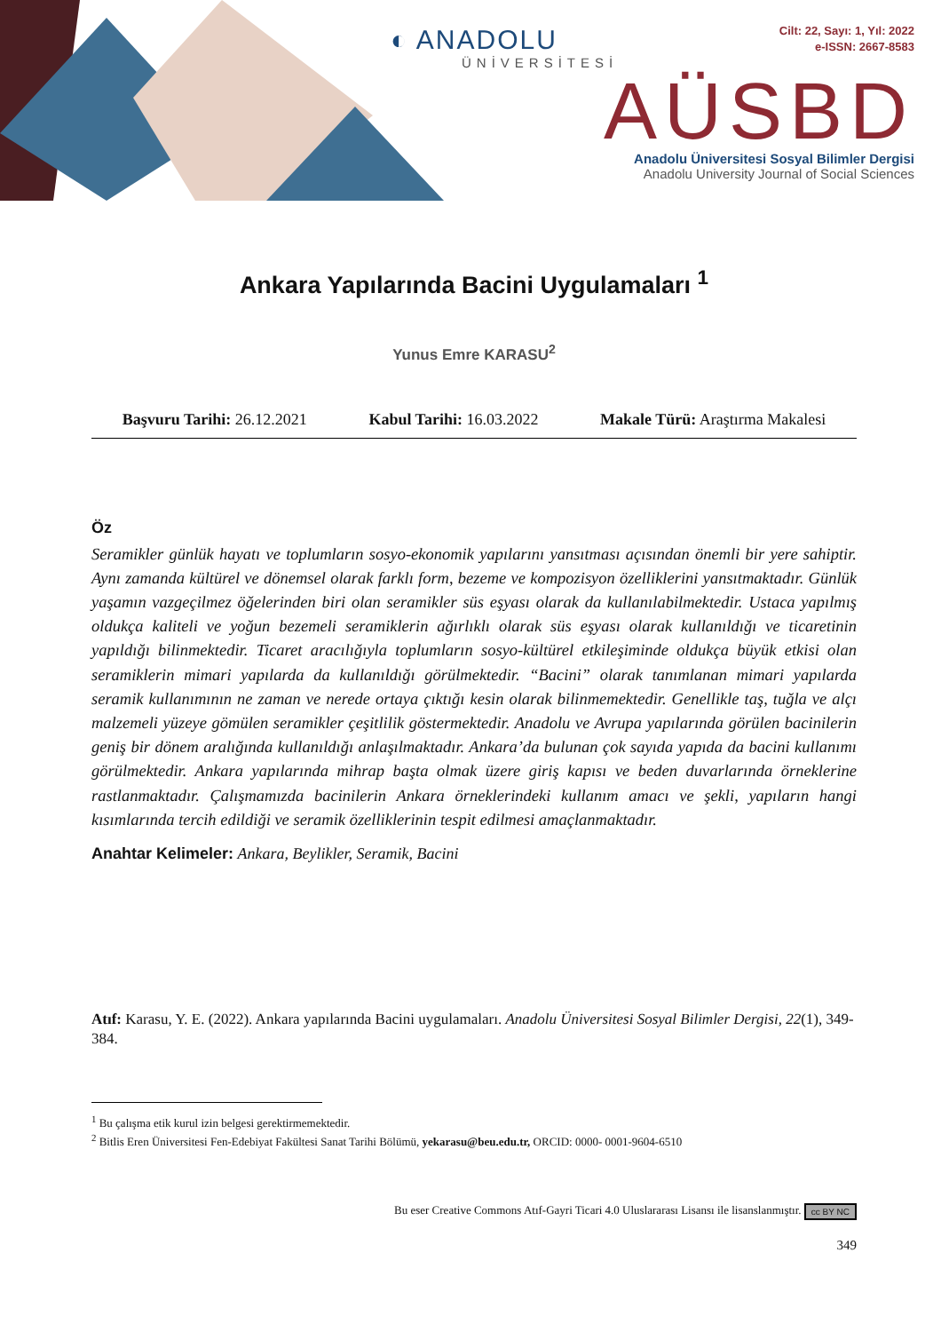◐ ANADOLU
ÜNİVERSİTESİ
Cilt: 22, Sayı: 1, Yıl: 2022
e-ISSN: 2667-8583
AÜSBD
Anadolu Üniversitesi Sosyal Bilimler Dergisi
Anadolu University Journal of Social Sciences
Ankara Yapılarında Bacini Uygulamaları <sup>1</sup>
Yunus Emre KARASU<sup>2</sup>
Başvuru Tarihi: 26.12.2021 Kabul Tarihi: 16.03.2022 Makale Türü: Araştırma Makalesi
Öz
Seramikler günlük hayatı ve toplumların sosyo-ekonomik yapılarını yansıtması açısından önemli bir yere sahiptir. Aynı zamanda kültürel ve dönemsel olarak farklı form, bezeme ve kompozisyon özelliklerini yansıtmaktadır. Günlük yaşamın vazgeçilmez öğelerinden biri olan seramikler süs eşyası olarak da kullanılabilmektedir. Ustaca yapılmış oldukça kaliteli ve yoğun bezemeli seramiklerin ağırlıklı olarak süs eşyası olarak kullanıldığı ve ticaretinin yapıldığı bilinmektedir. Ticaret aracılığıyla toplumların sosyo-kültürel etkileşiminde oldukça büyük etkisi olan seramiklerin mimari yapılarda da kullanıldığı görülmektedir. “Bacini” olarak tanımlanan mimari yapılarda seramik kullanımının ne zaman ve nerede ortaya çıktığı kesin olarak bilinmemektedir. Genellikle taş, tuğla ve alçı malzemeli yüzeye gömülen seramikler çeşitlilik göstermektedir. Anadolu ve Avrupa yapılarında görülen bacinilerin geniş bir dönem aralığında kullanıldığı anlaşılmaktadır. Ankara’da bulunan çok sayıda yapıda da bacini kullanımı görülmektedir. Ankara yapılarında mihrap başta olmak üzere giriş kapısı ve beden duvarlarında örneklerine rastlanmaktadır. Çalışmamızda bacinilerin Ankara örneklerindeki kullanım amacı ve şekli, yapıların hangi kısımlarında tercih edildiği ve seramik özelliklerinin tespit edilmesi amaçlanmaktadır.
Anahtar Kelimeler: Ankara, Beylikler, Seramik, Bacini
Atıf: Karasu, Y. E. (2022). Ankara yapılarında Bacini uygulamaları. Anadolu Üniversitesi Sosyal Bilimler Dergisi, 22(1), 349-384.
<sup>1</sup> Bu çalışma etik kurul izin belgesi gerektirmemektedir.
<sup>2</sup> Bitlis Eren Üniversitesi Fen-Edebiyat Fakültesi Sanat Tarihi Bölümü, yekarasu@beu.edu.tr, ORCID: 0000- 0001-9604-6510
Bu eser Creative Commons Atıf-Gayri Ticari 4.0 Uluslararası Lisansı ile lisanslanmıştır. cc BY NC
349